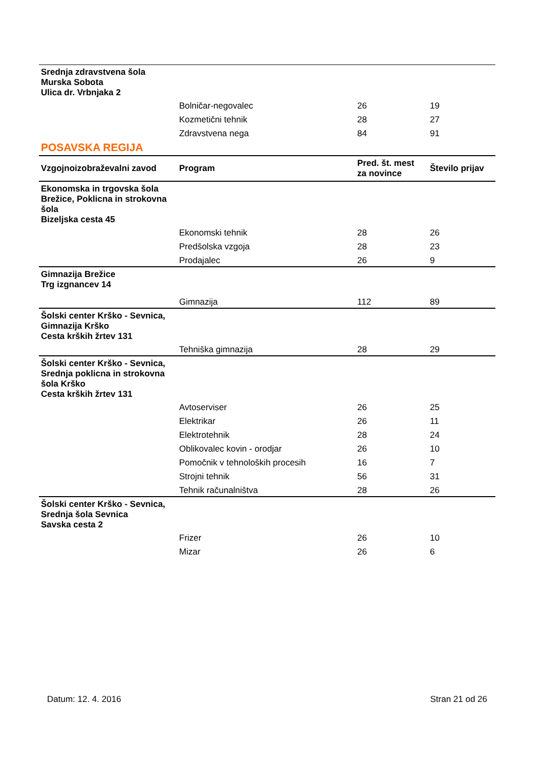| Srednja zdravstvena šola Murska Sobota Ulica dr. Vrbnjaka 2 | | | |
| | Bolničar-negovalec | 26 | 19 |
| | Kozmetični tehnik | 28 | 27 |
| | Zdravstvena nega | 84 | 91 |
POSAVSKA REGIJA
| Vzgojnoizobraževalni zavod | Program | Pred. št. mest za novince | Število prijav |
| --- | --- | --- | --- |
| Ekonomska in trgovska šola Brežice, Poklicna in strokovna šola Bizeljska cesta 45 | | | |
| | Ekonomski tehnik | 28 | 26 |
| | Predšolska vzgoja | 28 | 23 |
| | Prodajalec | 26 | 9 |
| Gimnazija Brežice Trg izgnancev 14 | | | |
| | Gimnazija | 112 | 89 |
| Šolski center Krško - Sevnica, Gimnazija Krško Cesta krških žrtev 131 | | | |
| | Tehniška gimnazija | 28 | 29 |
| Šolski center Krško - Sevnica, Srednja poklicna in strokovna šola Krško Cesta krških žrtev 131 | | | |
| | Avtoserviser | 26 | 25 |
| | Elektrikar | 26 | 11 |
| | Elektrotehnik | 28 | 24 |
| | Oblikovalec kovin - orodjar | 26 | 10 |
| | Pomočnik v tehnoloških procesih | 16 | 7 |
| | Strojni tehnik | 56 | 31 |
| | Tehnik računalništva | 28 | 26 |
| Šolski center Krško - Sevnica, Srednja šola Sevnica Savska cesta 2 | | | |
| | Frizer | 26 | 10 |
| | Mizar | 26 | 6 |
Datum: 12. 4. 2016 Stran 21 od 26